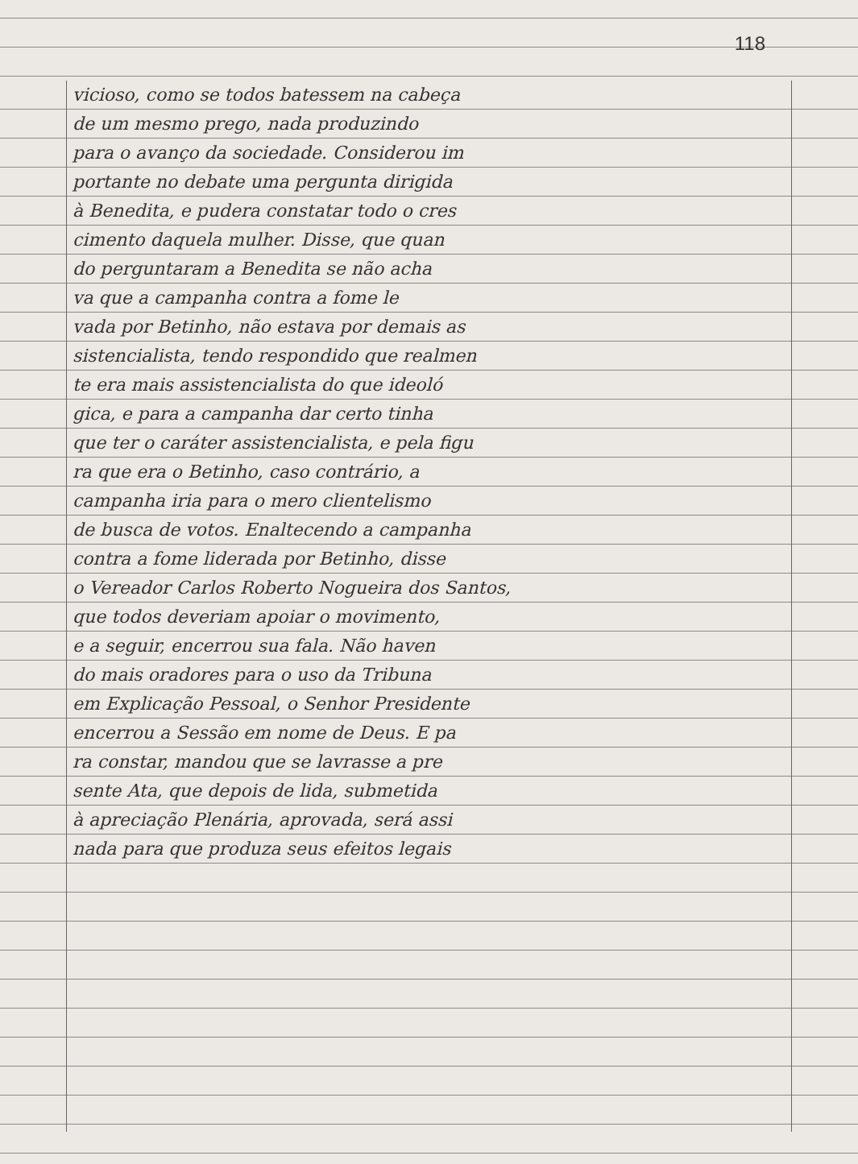118
vicioso, como se todos batessem na cabeça
de um mesmo prego, nada produzindo
para o avanço da sociedade. Considerou im
portante no debate uma pergunta dirigida
à Benedita, e pudera constatar todo o cres
cimento daquela mulher. Disse, que quan
do perguntaram a Benedita se não acha
va que a campanha contra a fome le
vada por Betinho, não estava por demais as
sistencialista, tendo respondido que realmen
te era mais assistencialista do que ideoló
gica, e para a campanha dar certo tinha
que ter o caráter assistencialista, e pela figu
ra que era o Betinho, caso contrário, a
campanha iria para o mero clientelismo
de busca de votos. Enaltecendo a campanha
contra a fome liderada por Betinho, disse
o Vereador Carlos Roberto Nogueira dos Santos,
que todos deveriam apoiar o movimento,
e a seguir, encerrou sua fala. Não haven
do mais oradores para o uso da Tribuna
em Explicação Pessoal, o Senhor Presidente
encerrou a Sessão em nome de Deus. E pa
ra constar, mandou que se lavrasse a pre
sente Ata, que depois de lida, submetida
à apreciação Plenária, aprovada, será assi
nada para que produza seus efeitos legais